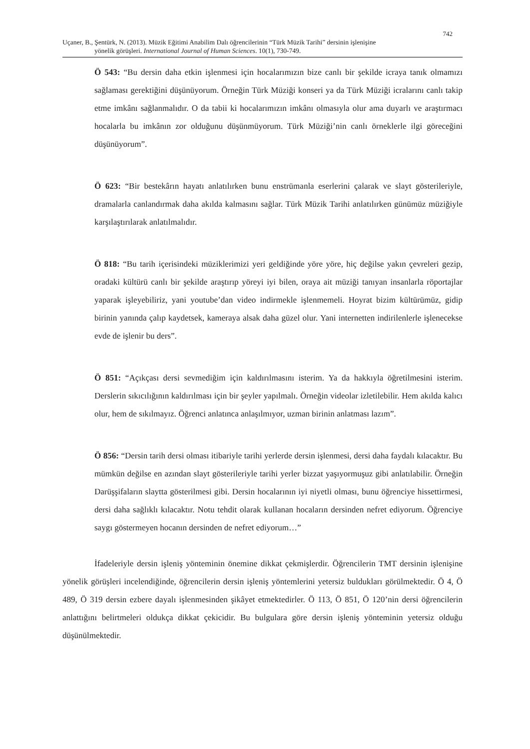742
Uçaner, B., Şentürk, N. (2013). Müzik Eğitimi Anabilim Dalı öğrencilerinin “Türk Müzik Tarihi” dersinin işlenişine
yönelik görüşleri. International Journal of Human Sciences. 10(1), 730-749.
Ö 543: “Bu dersin daha etkin işlenmesi için hocalarımızın bize canlı bir şekilde icraya tanık olmamızı sağlaması gerektiğini düşünüyorum. Örneğin Türk Müziği konseri ya da Türk Müziği icralarını canlı takip etme imkânı sağlanmalıdır. O da tabii ki hocalarımızın imkânı olmasıyla olur ama duyarlı ve araştırmacı hocalarla bu imkânın zor olduğunu düşünmüyorum. Türk Müziği’nin canlı örneklerle ilgi göreceğini düşünüyorum”.
Ö 623: “Bir bestekârın hayatı anlatılırken bunu enstrümanla eserlerini çalarak ve slayt gösterileriyle, dramalarla canlandırmak daha akılda kalmasını sağlar. Türk Müzik Tarihi anlatılırken günümüz müziğiyle karşılaştırılarak anlatılmalıdır.
Ö 818: “Bu tarih içerisindeki müziklerimizi yeri geldiğinde yöre yöre, hiç değilse yakın çevreleri gezip, oradaki kültürü canlı bir şekilde araştırıp yöreyi iyi bilen, oraya ait müziği tanıyan insanlarla röportajlar yaparak işleyebiliriz, yani youtube’dan video indirmekle işlenmemeli. Hoyrat bizim kültürümüz, gidip birinin yanında çalıp kaydetsek, kameraya alsak daha güzel olur. Yani internetten indirilenlerle işlenecekse evde de işlenir bu ders”.
Ö 851: “Açıkçası dersi sevmediğim için kaldırılmasını isterim. Ya da hakkıyla öğretilmesini isterim. Derslerin sıkıcılığının kaldırılması için bir şeyler yapılmalı. Örneğin videolar izletilebilir. Hem akılda kalıcı olur, hem de sıkılmayız. Öğrenci anlatınca anlaşılmıyor, uzman birinin anlatması lazım”.
Ö 856: “Dersin tarih dersi olması itibariyle tarihi yerlerde dersin işlenmesi, dersi daha faydalı kılacaktır. Bu mümkün değilse en azından slayt gösterileriyle tarihi yerler bizzat yaşıyormuşuz gibi anlatılabilir. Örneğin Darüşşifaların slaytta gösterilmesi gibi. Dersin hocalarının iyi niyetli olması, bunu öğrenciye hissettirmesi, dersi daha sağlıklı kılacaktır. Notu tehdit olarak kullanan hocaların dersinden nefret ediyorum. Öğrenciye saygı göstermeyen hocanın dersinden de nefret ediyorum…”
İfadeleriyle dersin işleniş yönteminin önemine dikkat çekmişlerdir. Öğrencilerin TMT dersinin işlenişine yönelik görüşleri incelendiğinde, öğrencilerin dersin işleniş yöntemlerini yetersiz buldukları görülmektedir. Ö 4, Ö 489, Ö 319 dersin ezbere dayalı işlenmesinden şikâyet etmektedirler. Ö 113, Ö 851, Ö 120’nin dersi öğrencilerin anlattığını belirtmeleri oldukça dikkat çekicidir. Bu bulgulara göre dersin işleniş yönteminin yetersiz olduğu düşünülmektedir.